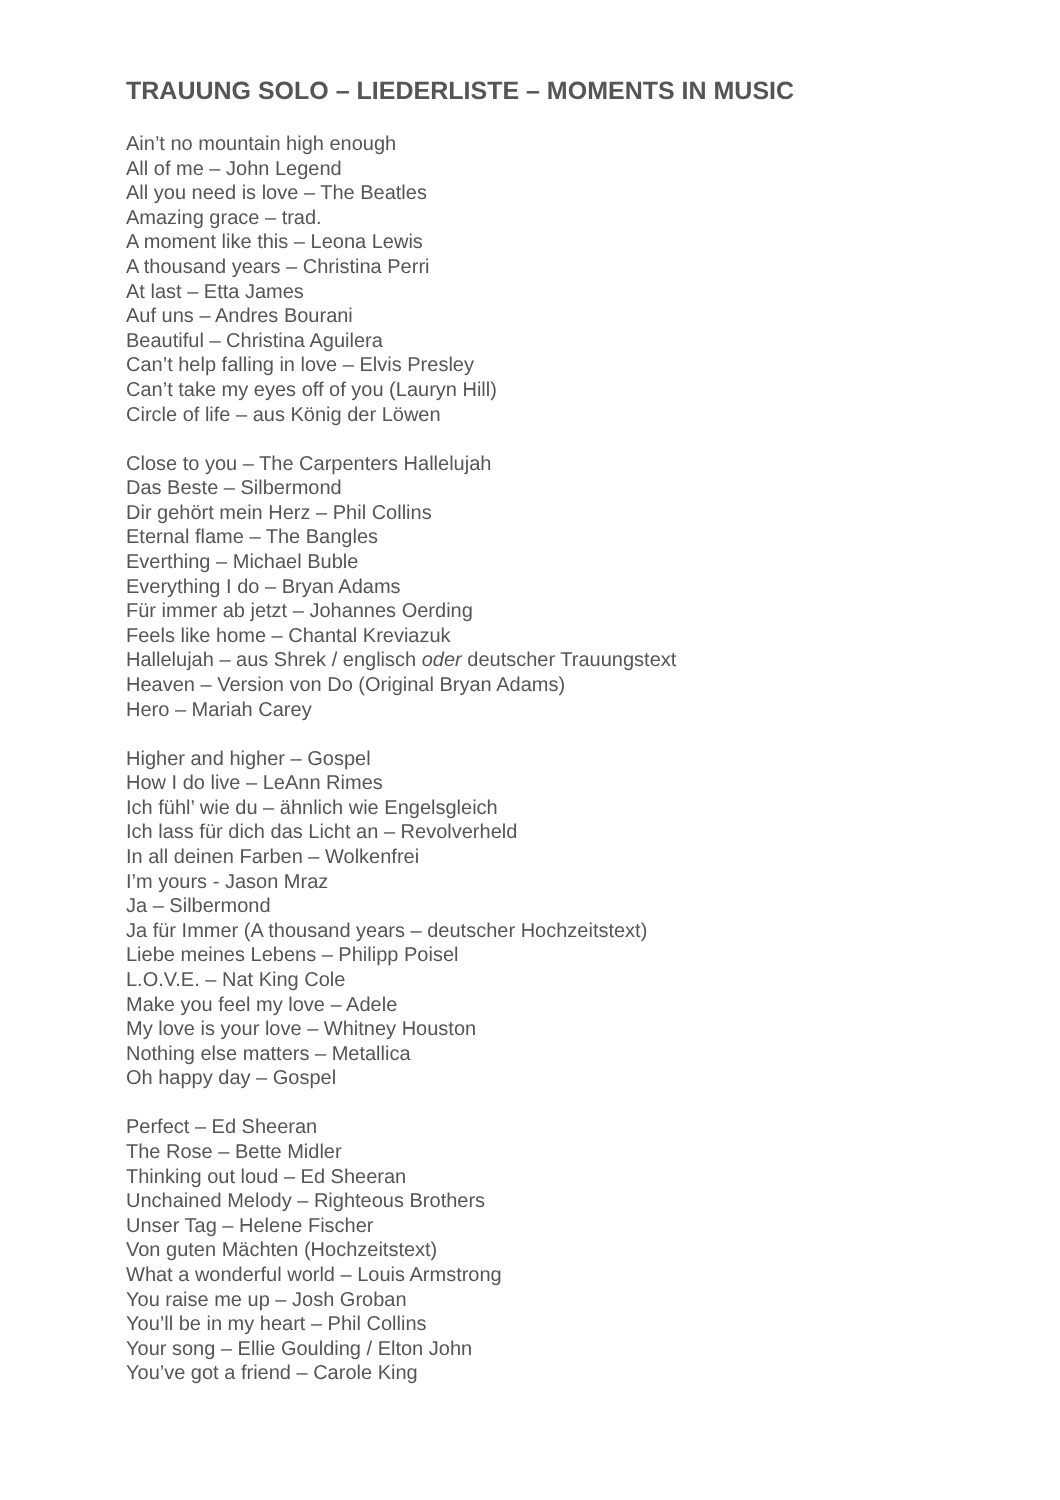TRAUUNG SOLO – LIEDERLISTE – MOMENTS IN MUSIC
Ain’t no mountain high enough
All of me – John Legend
All you need is love – The Beatles
Amazing grace – trad.
A moment like this – Leona Lewis
A thousand years – Christina Perri
At last – Etta James
Auf uns – Andres Bourani
Beautiful – Christina Aguilera
Can’t help falling in love – Elvis Presley
Can’t take my eyes off of you (Lauryn Hill)
Circle of life – aus König der Löwen
Close to you – The Carpenters Hallelujah
Das Beste – Silbermond
Dir gehört mein Herz – Phil Collins
Eternal flame – The Bangles
Everthing – Michael Buble
Everything I do – Bryan Adams
Für immer ab jetzt – Johannes Oerding
Feels like home – Chantal Kreviazuk
Hallelujah – aus Shrek / englisch oder deutscher Trauungstext
Heaven – Version von Do (Original Bryan Adams)
Hero – Mariah Carey
Higher and higher – Gospel
How I do live – LeAnn Rimes
Ich fühl’ wie du – ähnlich wie Engelsgleich
Ich lass für dich das Licht an – Revolverheld
In all deinen Farben – Wolkenfrei
I’m yours - Jason Mraz
Ja – Silbermond
Ja für Immer (A thousand years – deutscher Hochzeitstext)
Liebe meines Lebens – Philipp Poisel
L.O.V.E. – Nat King Cole
Make you feel my love – Adele
My love is your love – Whitney Houston
Nothing else matters – Metallica
Oh happy day – Gospel
Perfect – Ed Sheeran
The Rose – Bette Midler
Thinking out loud – Ed Sheeran
Unchained Melody – Righteous Brothers
Unser Tag – Helene Fischer
Von guten Mächten (Hochzeitstext)
What a wonderful world – Louis Armstrong
You raise me up – Josh Groban
You’ll be in my heart – Phil Collins
Your song – Ellie Goulding / Elton John
You’ve got a friend – Carole King